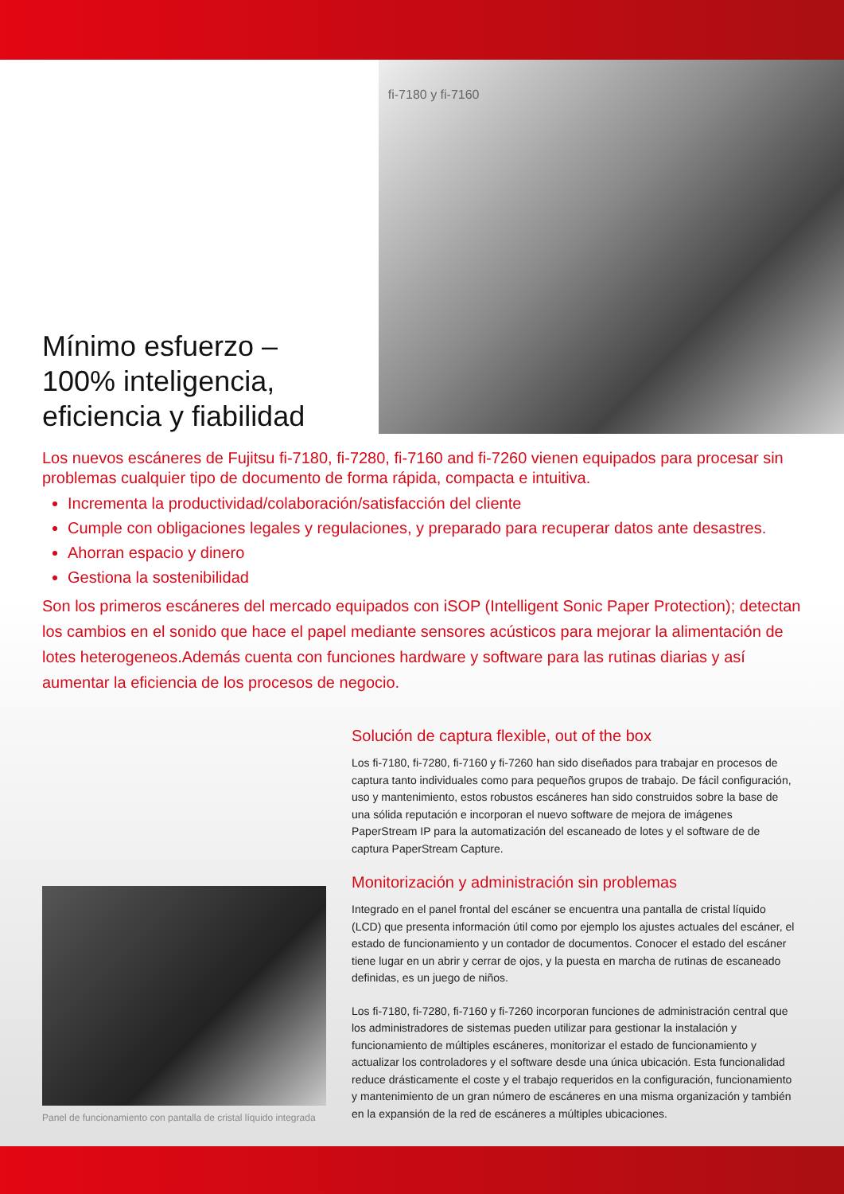Mínimo esfuerzo –
100% inteligencia,
eficiencia y fiabilidad
fi-7180 y fi-7160
Los nuevos escáneres de Fujitsu fi-7180, fi-7280, fi-7160 and fi-7260 vienen equipados para procesar sin problemas cualquier tipo de documento de forma rápida, compacta e intuitiva.
Incrementa la productividad/colaboración/satisfacción del cliente
Cumple con obligaciones legales y regulaciones, y preparado para recuperar datos ante desastres.
Ahorran espacio y dinero
Gestiona la sostenibilidad
Son los primeros escáneres del mercado equipados con iSOP (Intelligent Sonic Paper Protection); detectan los cambios en el sonido que hace el papel mediante sensores acústicos para mejorar la alimentación de lotes heterogeneos.Además cuenta con funciones hardware y software para las rutinas diarias y así aumentar la eficiencia de los procesos de negocio.
Panel de funcionamiento con pantalla de cristal líquido integrada
Solución de captura flexible, out of the box
Los fi-7180, fi-7280, fi-7160 y fi-7260 han sido diseñados para trabajar en procesos de captura tanto individuales como para pequeños grupos de trabajo. De fácil configuración, uso y mantenimiento, estos robustos escáneres han sido construidos sobre la base de una sólida reputación e incorporan el nuevo software de mejora de imágenes PaperStream IP para la automatización del escaneado de lotes y el software de de captura PaperStream Capture.
Monitorización y administración sin problemas
Integrado en el panel frontal del escáner se encuentra una pantalla de cristal líquido (LCD) que presenta información útil como por ejemplo los ajustes actuales del escáner, el estado de funcionamiento y un contador de documentos. Conocer el estado del escáner tiene lugar en un abrir y cerrar de ojos, y la puesta en marcha de rutinas de escaneado definidas, es un juego de niños.
Los fi-7180, fi-7280, fi-7160 y fi-7260 incorporan funciones de administración central que los administradores de sistemas pueden utilizar para gestionar la instalación y funcionamiento de múltiples escáneres, monitorizar el estado de funcionamiento y actualizar los controladores y el software desde una única ubicación. Esta funcionalidad reduce drásticamente el coste y el trabajo requeridos en la configuración, funcionamiento y mantenimiento de un gran número de escáneres en una misma organización y también en la expansión de la red de escáneres a múltiples ubicaciones.